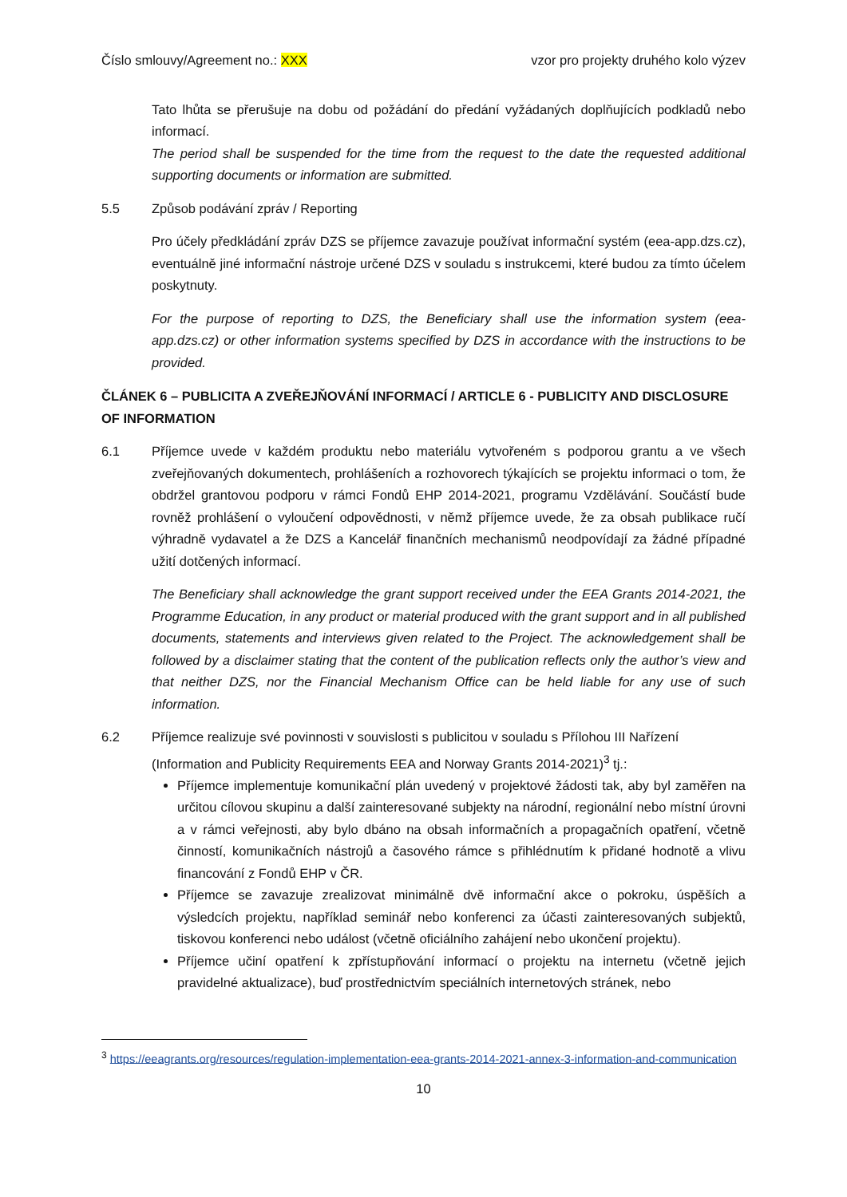Číslo smlouvy/Agreement no.: XXX vzor pro projekty druhého kolo výzev
Tato lhůta se přerušuje na dobu od požádání do předání vyžádaných doplňujících podkladů nebo informací.
The period shall be suspended for the time from the request to the date the requested additional supporting documents or information are submitted.
5.5 Způsob podávání zpráv / Reporting
Pro účely předkládání zpráv DZS se příjemce zavazuje používat informační systém (eea-app.dzs.cz), eventuálně jiné informační nástroje určené DZS v souladu s instrukcemi, které budou za tímto účelem poskytnuty.
For the purpose of reporting to DZS, the Beneficiary shall use the information system (eea-app.dzs.cz) or other information systems specified by DZS in accordance with the instructions to be provided.
ČLÁNEK 6 – PUBLICITA A ZVEŘEJŇOVÁNÍ INFORMACÍ / ARTICLE 6 - PUBLICITY AND DISCLOSURE OF INFORMATION
6.1 Příjemce uvede v každém produktu nebo materiálu vytvořeném s podporou grantu a ve všech zveřejňovaných dokumentech, prohlášeních a rozhovorech týkajících se projektu informaci o tom, že obdržel grantovou podporu v rámci Fondů EHP 2014-2021, programu Vzdělávání. Součástí bude rovněž prohlášení o vyloučení odpovědnosti, v němž příjemce uvede, že za obsah publikace ručí výhradně vydavatel a že DZS a Kancelář finančních mechanismů neodpovídají za žádné případné užití dotčených informací.
The Beneficiary shall acknowledge the grant support received under the EEA Grants 2014-2021, the Programme Education, in any product or material produced with the grant support and in all published documents, statements and interviews given related to the Project. The acknowledgement shall be followed by a disclaimer stating that the content of the publication reflects only the author’s view and that neither DZS, nor the Financial Mechanism Office can be held liable for any use of such information.
6.2 Příjemce realizuje své povinnosti v souvislosti s publicitou v souladu s Přílohou III Nařízení (Information and Publicity Requirements EEA and Norway Grants 2014-2021)<sup>3</sup> tj.:
Příjemce implementuje komunikační plán uvedený v projektové žádosti tak, aby byl zaměřen na určitou cílovou skupinu a další zainteresované subjekty na národní, regionální nebo místní úrovni a v rámci veřejnosti, aby bylo dbáno na obsah informačních a propagačních opatření, včetně činností, komunikačních nástrojů a časového rámce s přihlédnutím k přidané hodnotě a vlivu financování z Fondů EHP v ČR.
Příjemce se zavazuje zrealizovat minimálně dvě informační akce o pokroku, úspěších a výsledcích projektu, například seminář nebo konferenci za účasti zainteresovaných subjektů, tiskovou konferenci nebo událost (včetně oficiálního zahájení nebo ukončení projektu).
Příjemce učiní opatření k zpřístupňování informací o projektu na internetu (včetně jejich pravidelné aktualizace), buď prostřednictvím speciálních internetových stránek, nebo
<sup>3</sup> https://eeagrants.org/resources/regulation-implementation-eea-grants-2014-2021-annex-3-information-and-communication
10